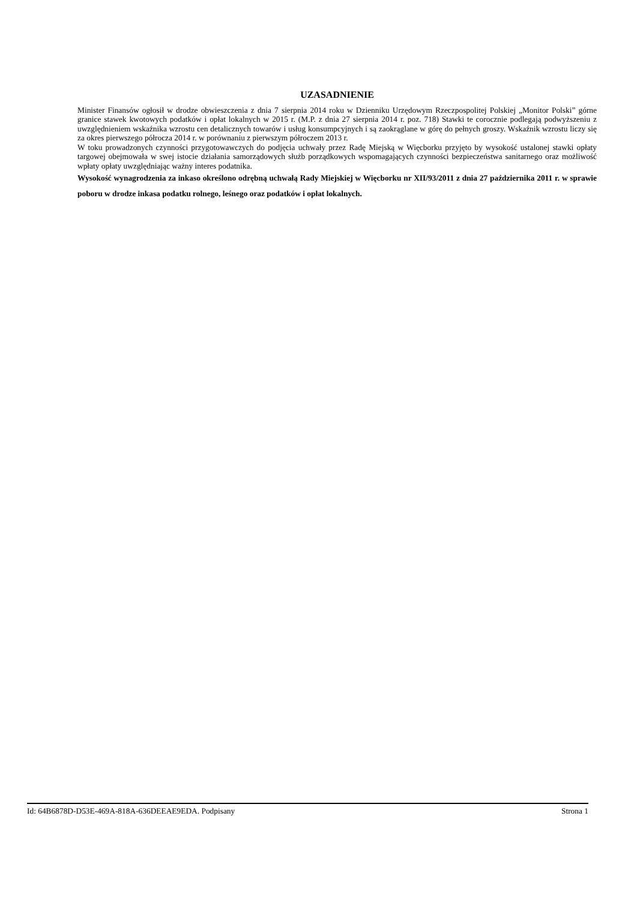UZASADNIENIE
Minister Finansów ogłosił w drodze obwieszczenia z dnia 7 sierpnia 2014 roku w Dzienniku Urzędowym Rzeczpospolitej Polskiej „Monitor Polski” górne granice stawek kwotowych podatków i opłat lokalnych w 2015 r. (M.P. z dnia 27 sierpnia 2014 r. poz. 718) Stawki te corocznie podlegają podwyższeniu z uwzględnieniem wskaźnika wzrostu cen detalicznych towarów i usług konsumpcyjnych i są zaokrąglane w górę do pełnych groszy. Wskaźnik wzrostu liczy się za okres pierwszego półrocza 2014 r. w porównaniu z pierwszym półroczem 2013 r.
W toku prowadzonych czynności przygotowawczych do podjęcia uchwały przez Radę Miejską w Więcborku przyjęto by wysokość ustalonej stawki opłaty targowej obejmowała w swej istocie działania samorządowych służb porządkowych wspomagających czynności bezpieczeństwa sanitarnego oraz możliwość wpłaty opłaty uwzględniając ważny interes podatnika.
Wysokość wynagrodzenia za inkaso określono odrębną uchwałą Rady Miejskiej w Więcborku nr XII/93/2011 z dnia 27 października 2011 r. w sprawie poboru w drodze inkasa podatku rolnego, leśnego oraz podatków i opłat lokalnych.
Id: 64B6878D-D53E-469A-818A-636DEEAE9EDA. Podpisany Strona 1